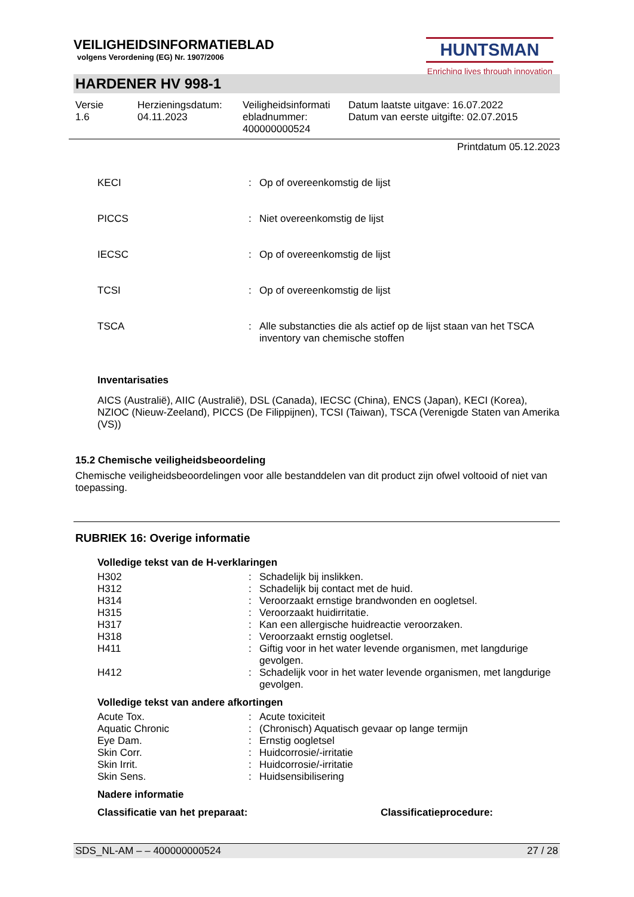VEILIGHEIDSINFORMATIEBLAD
volgens Verordening (EG) Nr. 1907/2006
HUNTSMAN
Enriching lives through innovation
HARDENER HV 998-1
| Versie 1.6 | Herzieningsdatum: 04.11.2023 | Veiligheidsinformati ebladnummer: 400000000524 | Datum laatste uitgave: 16.07.2022 Datum van eerste uitgifte: 02.07.2015 |
Printdatum 05.12.2023
| KECI | : | Op of overeenkomstig de lijst |
| PICCS | : | Niet overeenkomstig de lijst |
| IECSC | : | Op of overeenkomstig de lijst |
| TCSI | : | Op of overeenkomstig de lijst |
| TSCA | : | Alle substancties die als actief op de lijst staan van het TSCA inventory van chemische stoffen |
Inventarisaties
AICS (Australië), AIIC (Australië), DSL (Canada), IECSC (China), ENCS (Japan), KECI (Korea), NZIOC (Nieuw-Zeeland), PICCS (De Filippijnen), TCSI (Taiwan), TSCA (Verenigde Staten van Amerika (VS))
15.2 Chemische veiligheidsbeoordeling
Chemische veiligheidsbeoordelingen voor alle bestanddelen van dit product zijn ofwel voltooid of niet van toepassing.
RUBRIEK 16: Overige informatie
Volledige tekst van de H-verklaringen
| H302 | : | Schadelijk bij inslikken. |
| H312 | : | Schadelijk bij contact met de huid. |
| H314 | : | Veroorzaakt ernstige brandwonden en oogletsel. |
| H315 | : | Veroorzaakt huidirritatie. |
| H317 | : | Kan een allergische huidreactie veroorzaken. |
| H318 | : | Veroorzaakt ernstig oogletsel. |
| H411 | : | Giftig voor in het water levende organismen, met langdurige gevolgen. |
| H412 | : | Schadelijk voor in het water levende organismen, met langdurige gevolgen. |
Volledige tekst van andere afkortingen
| Acute Tox. | : | Acute toxiciteit |
| Aquatic Chronic | : | (Chronisch) Aquatisch gevaar op lange termijn |
| Eye Dam. | : | Ernstig oogletsel |
| Skin Corr. | : | Huidcorrosie/-irritatie |
| Skin Irrit. | : | Huidcorrosie/-irritatie |
| Skin Sens. | : | Huidsensibilisering |
Nadere informatie
Classificatie van het preparaat: Classificatieprocedure:
SDS_NL-AM – – 400000000524 27 / 28